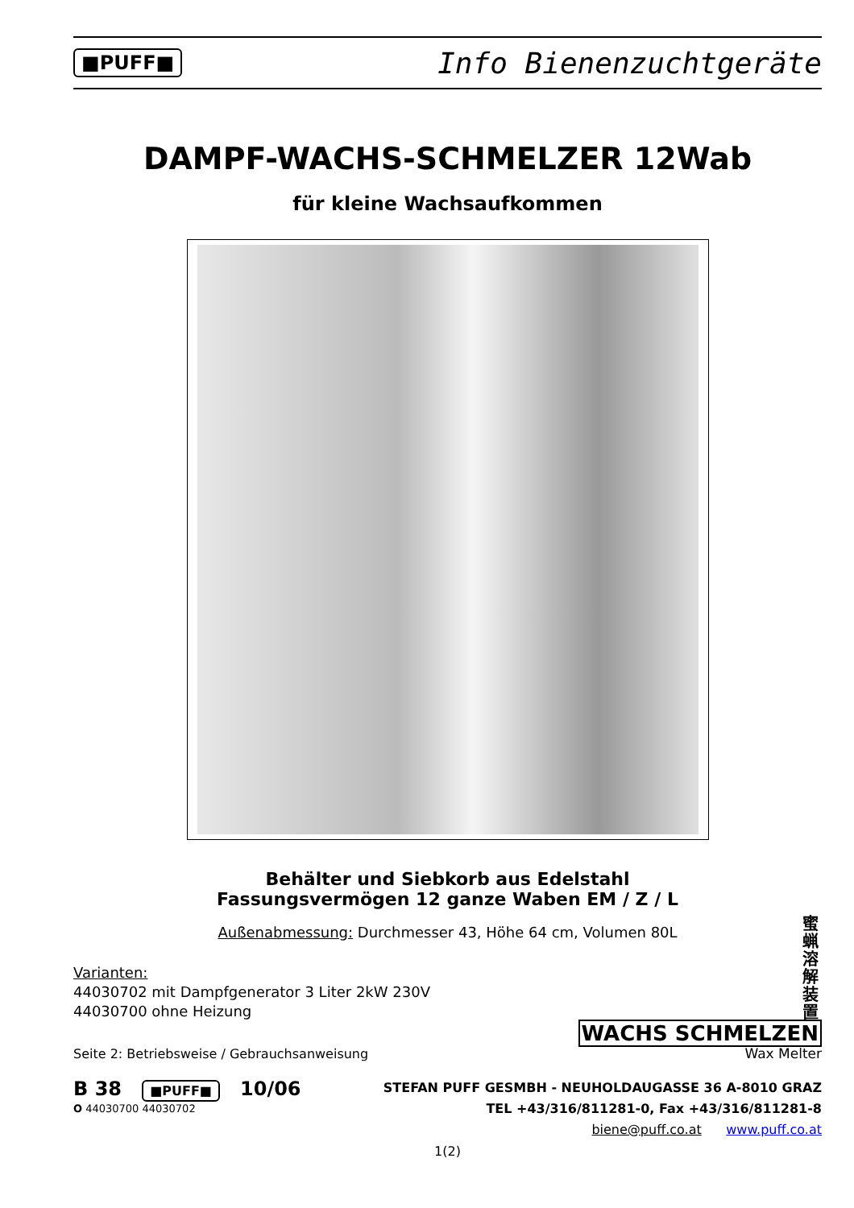■PUFF■ Info Bienenzuchtgeräte
DAMPF-WACHS-SCHMELZER 12Wab
für kleine Wachsaufkommen
Behälter und Siebkorb aus Edelstahl
Fassungsvermögen 12 ganze Waben EM / Z / L
Außenabmessung: Durchmesser 43, Höhe 64 cm, Volumen 80L
Varianten:
44030702 mit Dampfgenerator 3 Liter 2kW 230V
44030700 ohne Heizung
蜜蝋溶解装置
Seite 2: Betriebsweise / Gebrauchsanweisung
WACHS SCHMELZEN
Wax Melter
B 38 ■PUFF■ 10/06
O 44030700 44030702
STEFAN PUFF GESMBH - NEUHOLDAUGASSE 36 A-8010 GRAZ
TEL +43/316/811281-0, Fax +43/316/811281-8
biene@puff.co.at www.puff.co.at
1(2)